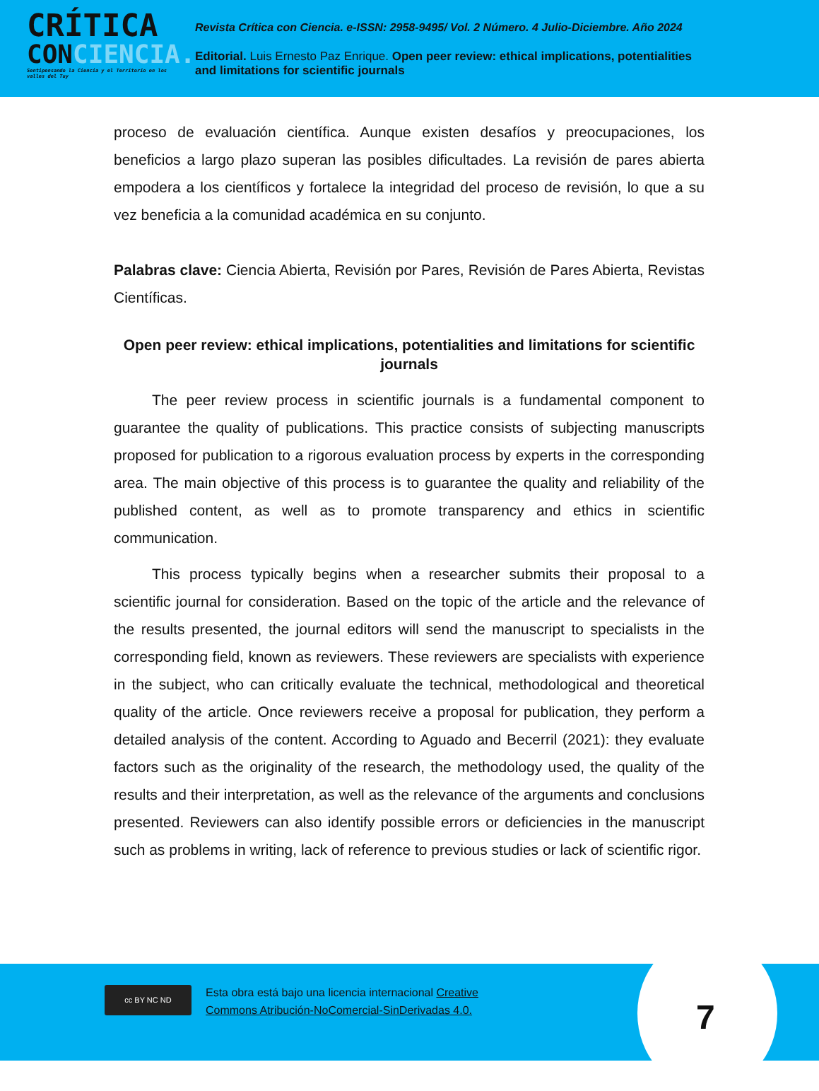CRÍTICA
CONCIENCIA.
Sentipensando la Ciencia y el Territorio en los valles del Tuy
Revista Crítica con Ciencia. e-ISSN: 2958-9495/ Vol. 2 Número. 4 Julio-Diciembre. Año 2024
Editorial. Luis Ernesto Paz Enrique. Open peer review: ethical implications, potentialities
and limitations for scientific journals
proceso de evaluación científica. Aunque existen desafíos y preocupaciones, los beneficios a largo plazo superan las posibles dificultades. La revisión de pares abierta empodera a los científicos y fortalece la integridad del proceso de revisión, lo que a su vez beneficia a la comunidad académica en su conjunto.
Palabras clave: Ciencia Abierta, Revisión por Pares, Revisión de Pares Abierta, Revistas Científicas.
Open peer review: ethical implications, potentialities and limitations for scientific journals
The peer review process in scientific journals is a fundamental component to guarantee the quality of publications. This practice consists of subjecting manuscripts proposed for publication to a rigorous evaluation process by experts in the corresponding area. The main objective of this process is to guarantee the quality and reliability of the published content, as well as to promote transparency and ethics in scientific communication.
This process typically begins when a researcher submits their proposal to a scientific journal for consideration. Based on the topic of the article and the relevance of the results presented, the journal editors will send the manuscript to specialists in the corresponding field, known as reviewers. These reviewers are specialists with experience in the subject, who can critically evaluate the technical, methodological and theoretical quality of the article. Once reviewers receive a proposal for publication, they perform a detailed analysis of the content. According to Aguado and Becerril (2021): they evaluate factors such as the originality of the research, the methodology used, the quality of the results and their interpretation, as well as the relevance of the arguments and conclusions presented. Reviewers can also identify possible errors or deficiencies in the manuscript such as problems in writing, lack of reference to previous studies or lack of scientific rigor.
cc BY NC ND
Esta obra está bajo una licencia internacional Creative
Commons Atribución-NoComercial-SinDerivadas 4.0.
7